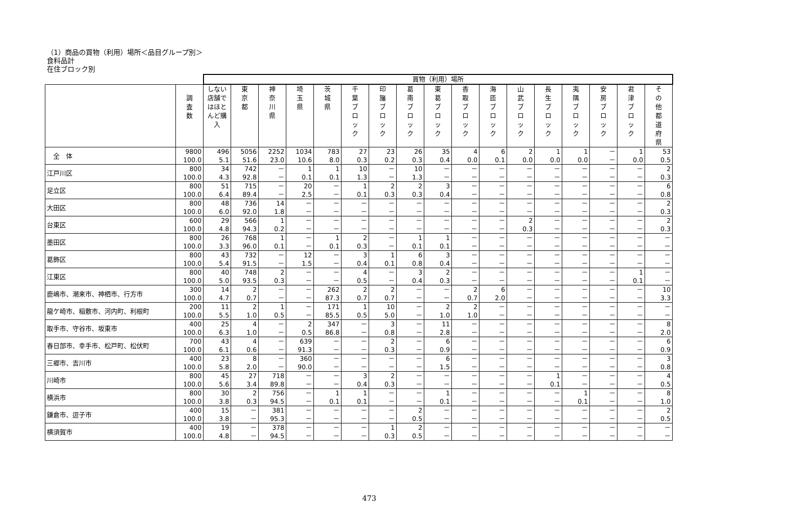（1）商品の買物（利用）場所＜品目グループ別＞
食料品計
在住ブロック別
| | | 買物（利用）場所 | | | | | | | | | | | | | | | | |
| | 調 査 数 | しない 店舗ではほとんど購入 | 東 京 都 | 神 奈 川 県 | 埼 玉 県 | 茨 城 県 | 千 葉 ブ ロ ッ ク | 印 旛 ブ ロ ッ ク | 葛 南 ブ ロ ッ ク | 東 葛 ブ ロ ッ ク | 香 取 ブ ロ ッ ク | 海 匝 ブ ロ ッ ク | 山 武 ブ ロ ッ ク | 長 生 ブ ロ ッ ク | 夷 隅 ブ ロ ッ ク | 安 房 ブ ロ ッ ク | 君 津 ブ ロ ッ ク | そ の 他 都 道 府 県 |
| 全 体 | 9800 100.0 | 496 5.1 | 5056 51.6 | 2252 23.0 | 1034 10.6 | 783 8.0 | 27 0.3 | 23 0.2 | 26 0.3 | 35 0.4 | 4 0.0 | 6 0.1 | 2 0.0 | 1 0.0 | 1 0.0 | － － | 1 0.0 | 53 0.5 |
| 江戸川区 | 800 100.0 | 34 4.3 | 742 92.8 | － － | 1 0.1 | 1 0.1 | 10 1.3 | － － | 10 1.3 | － － | － － | － － | － － | － － | － － | － － | － － | 2 0.3 |
| 足立区 | 800 100.0 | 51 6.4 | 715 89.4 | － － | 20 2.5 | － － | 1 0.1 | 2 0.3 | 2 0.3 | 3 0.4 | － － | － － | － － | － － | － － | － － | － － | 6 0.8 |
| 大田区 | 800 100.0 | 48 6.0 | 736 92.0 | 14 1.8 | － － | － － | － － | － － | － － | － － | － － | － － | － － | － － | － － | － － | － － | 2 0.3 |
| 台東区 | 600 100.0 | 29 4.8 | 566 94.3 | 1 0.2 | － － | － － | － － | － － | － － | － － | － － | － － | 2 0.3 | － － | － － | － － | － － | 2 0.3 |
| 墨田区 | 800 100.0 | 26 3.3 | 768 96.0 | 1 0.1 | － － | 1 0.1 | 2 0.3 | － － | 1 0.1 | 1 0.1 | － － | － － | － － | － － | － － | － － | － － | － － |
| 葛飾区 | 800 100.0 | 43 5.4 | 732 91.5 | － － | 12 1.5 | － － | 3 0.4 | 1 0.1 | 6 0.8 | 3 0.4 | － － | － － | － － | － － | － － | － － | － － | － － |
| 江東区 | 800 100.0 | 40 5.0 | 748 93.5 | 2 0.3 | － － | － － | 4 0.5 | － － | 3 0.4 | 2 0.3 | － － | － － | － － | － － | － － | － － | 1 0.1 | － － |
| 鹿嶋市、潮来市、神栖市、行方市 | 300 100.0 | 14 4.7 | 2 0.7 | － － | － － | 262 87.3 | 2 0.7 | 2 0.7 | － － | － － | 2 0.7 | 6 2.0 | － － | － － | － － | － － | － － | 10 3.3 |
| 龍ケ崎市、稲敷市、河内町、利根町 | 200 100.0 | 11 5.5 | 2 1.0 | 1 0.5 | － － | 171 85.5 | 1 0.5 | 10 5.0 | － － | 2 1.0 | 2 1.0 | － － | － － | － － | － － | － － | － － | － － |
| 取手市、守谷市、坂東市 | 400 100.0 | 25 6.3 | 4 1.0 | － － | 2 0.5 | 347 86.8 | － － | 3 0.8 | － － | 11 2.8 | － － | － － | － － | － － | － － | － － | － － | 8 2.0 |
| 春日部市、幸手市、松戸町、松伏町 | 700 100.0 | 43 6.1 | 4 0.6 | － － | 639 91.3 | － － | － － | 2 0.3 | － － | 6 0.9 | － － | － － | － － | － － | － － | － － | － － | 6 0.9 |
| 三郷市、吉川市 | 400 100.0 | 23 5.8 | 8 2.0 | － － | 360 90.0 | － － | － － | － － | － － | 6 1.5 | － － | － － | － － | － － | － － | － － | － － | 3 0.8 |
| 川崎市 | 800 100.0 | 45 5.6 | 27 3.4 | 718 89.8 | － － | － － | 3 0.4 | 2 0.3 | － － | － － | － － | － － | － － | 1 0.1 | － － | － － | － － | 4 0.5 |
| 横浜市 | 800 100.0 | 30 3.8 | 2 0.3 | 756 94.5 | － － | 1 0.1 | 1 0.1 | － － | － － | 1 0.1 | － － | － － | － － | － － | 1 0.1 | － － | － － | 8 1.0 |
| 鎌倉市、逗子市 | 400 100.0 | 15 3.8 | － － | 381 95.3 | － － | － － | － － | － － | 2 0.5 | － － | － － | － － | － － | － － | － － | － － | － － | 2 0.5 |
| 横須賀市 | 400 100.0 | 19 4.8 | － － | 378 94.5 | － － | － － | － － | 1 0.3 | 2 0.5 | － － | － － | － － | － － | － － | － － | － － | － － | － － |
473